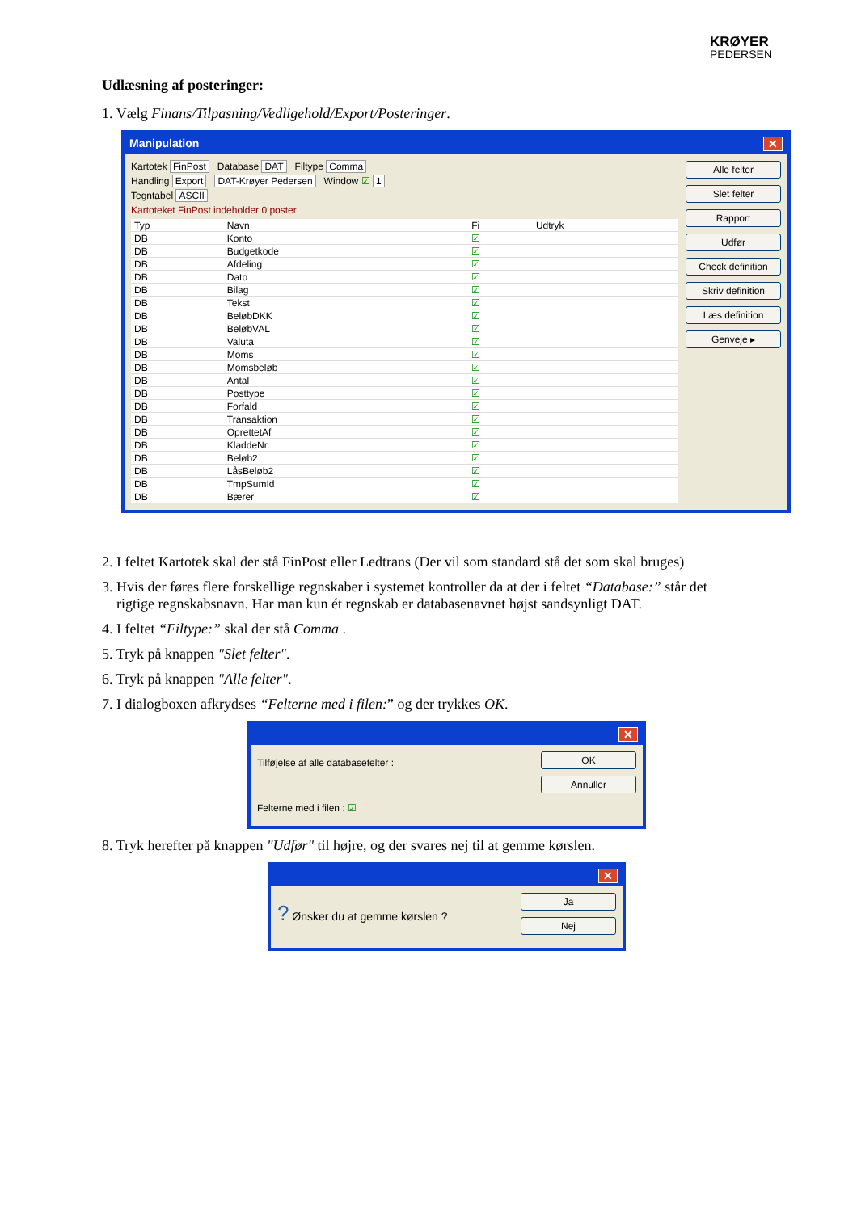KRØYER
PEDERSEN
Udlæsning af posteringer:
1. Vælg Finans/Tilpasning/Vedligehold/Export/Posteringer.
Manipulation ✕
Kartotek FinPost Database DAT Filtype Comma
Handling Export DAT-Krøyer Pedersen Window ☑ 1
Tegntabel ASCII
Kartoteket FinPost indeholder 0 poster
| Typ | Navn | Fi | Udtryk |
| --- | --- | --- | --- |
| DB | Konto | ☑ | |
| DB | Budgetkode | ☑ | |
| DB | Afdeling | ☑ | |
| DB | Dato | ☑ | |
| DB | Bilag | ☑ | |
| DB | Tekst | ☑ | |
| DB | BeløbDKK | ☑ | |
| DB | BeløbVAL | ☑ | |
| DB | Valuta | ☑ | |
| DB | Moms | ☑ | |
| DB | Momsbeløb | ☑ | |
| DB | Antal | ☑ | |
| DB | Posttype | ☑ | |
| DB | Forfald | ☑ | |
| DB | Transaktion | ☑ | |
| DB | OprettetAf | ☑ | |
| DB | KladdeNr | ☑ | |
| DB | Beløb2 | ☑ | |
| DB | LåsBeløb2 | ☑ | |
| DB | TmpSumId | ☑ | |
| DB | Bærer | ☑ | |
Alle felter
Slet felter
Rapport
Udfør
Check definition
Skriv definition
Læs definition
Genveje ▸
2. I feltet Kartotek skal der stå FinPost eller Ledtrans (Der vil som standard stå det som skal bruges)
3. Hvis der føres flere forskellige regnskaber i systemet kontroller da at der i feltet “Database:” står det
rigtige regnskabsnavn. Har man kun ét regnskab er databasenavnet højst sandsynligt DAT.
4. I feltet “Filtype:” skal der stå Comma .
5. Tryk på knappen "Slet felter".
6. Tryk på knappen "Alle felter".
7. I dialogboxen afkrydses “Felterne med i filen:” og der trykkes OK.
✕
Tilføjelse af alle databasefelter :
Felterne med i filen : ☑
OK
Annuller
8. Tryk herefter på knappen "Udfør" til højre, og der svares nej til at gemme kørslen.
✕
? Ønsker du at gemme kørslen ?
Ja
Nej